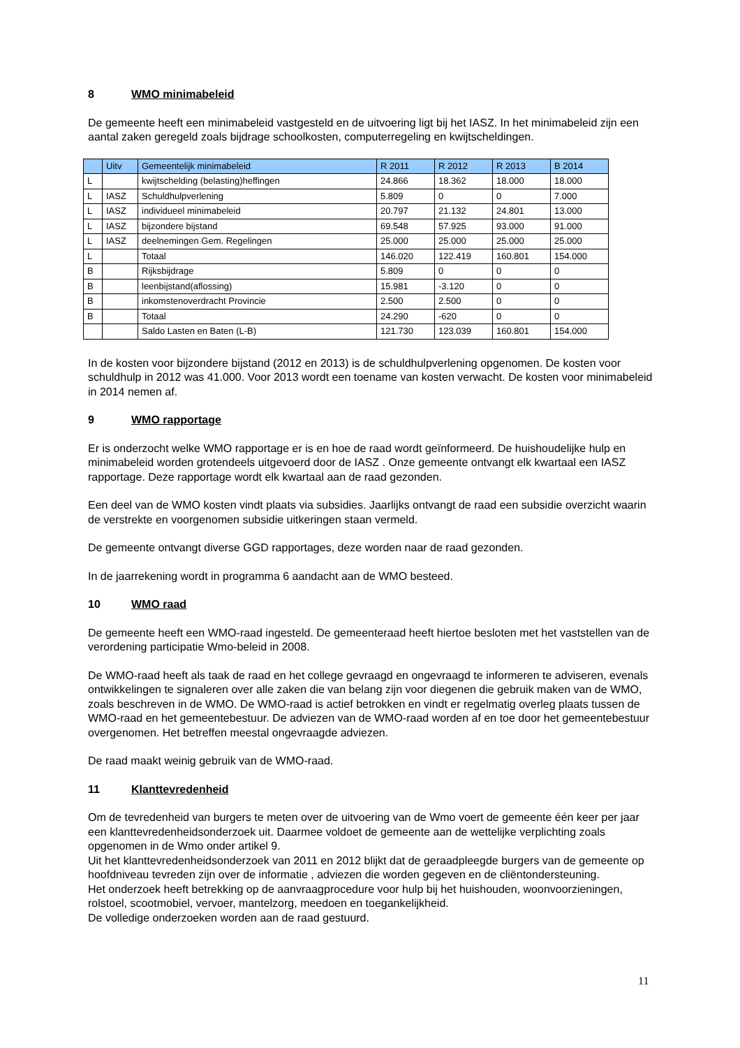8 WMO minimabeleid
De gemeente heeft een minimabeleid vastgesteld en de uitvoering ligt bij het IASZ. In het minimabeleid zijn een aantal zaken geregeld zoals bijdrage schoolkosten, computerregeling en kwijtscheldingen.
| | Uitv | Gemeentelijk minimabeleid | R 2011 | R 2012 | R 2013 | B 2014 |
| --- | --- | --- | --- | --- | --- | --- |
| L | | kwijtschelding (belasting)heffingen | 24.866 | 18.362 | 18.000 | 18.000 |
| L | IASZ | Schuldhulpverlening | 5.809 | 0 | 0 | 7.000 |
| L | IASZ | individueel minimabeleid | 20.797 | 21.132 | 24.801 | 13.000 |
| L | IASZ | bijzondere bijstand | 69.548 | 57.925 | 93.000 | 91.000 |
| L | IASZ | deelnemingen Gem. Regelingen | 25.000 | 25.000 | 25.000 | 25.000 |
| L | | Totaal | 146.020 | 122.419 | 160.801 | 154.000 |
| B | | Rijksbijdrage | 5.809 | 0 | 0 | 0 |
| B | | leenbijstand(aflossing) | 15.981 | -3.120 | 0 | 0 |
| B | | inkomstenoverdracht Provincie | 2.500 | 2.500 | 0 | 0 |
| B | | Totaal | 24.290 | -620 | 0 | 0 |
| | | Saldo Lasten en Baten (L-B) | 121.730 | 123.039 | 160.801 | 154.000 |
In de kosten voor bijzondere bijstand (2012 en 2013) is de schuldhulpverlening opgenomen. De kosten voor schuldhulp in 2012 was 41.000. Voor 2013 wordt een toename van kosten verwacht. De kosten voor minimabeleid in 2014 nemen af.
9 WMO rapportage
Er is onderzocht welke WMO rapportage er is en hoe de raad wordt geïnformeerd. De huishoudelijke hulp en minimabeleid worden grotendeels uitgevoerd door de IASZ . Onze gemeente ontvangt elk kwartaal een IASZ rapportage. Deze rapportage wordt elk kwartaal aan de raad gezonden.
Een deel van de WMO kosten vindt plaats via subsidies. Jaarlijks ontvangt de raad een subsidie overzicht waarin de verstrekte en voorgenomen subsidie uitkeringen staan vermeld.
De gemeente ontvangt diverse GGD rapportages, deze worden naar de raad gezonden.
In de jaarrekening wordt in programma 6 aandacht aan de WMO besteed.
10 WMO raad
De gemeente heeft een WMO-raad ingesteld. De gemeenteraad heeft hiertoe besloten met het vaststellen van de verordening participatie Wmo-beleid in 2008.
De WMO-raad heeft als taak de raad en het college gevraagd en ongevraagd te informeren te adviseren, evenals ontwikkelingen te signaleren over alle zaken die van belang zijn voor diegenen die gebruik maken van de WMO, zoals beschreven in de WMO. De WMO-raad is actief betrokken en vindt er regelmatig overleg plaats tussen de WMO-raad en het gemeentebestuur. De adviezen van de WMO-raad worden af en toe door het gemeentebestuur overgenomen. Het betreffen meestal ongevraagde adviezen.
De raad maakt weinig gebruik van de WMO-raad.
11 Klanttevredenheid
Om de tevredenheid van burgers te meten over de uitvoering van de Wmo voert de gemeente één keer per jaar een klanttevredenheidsonderzoek uit. Daarmee voldoet de gemeente aan de wettelijke verplichting zoals opgenomen in de Wmo onder artikel 9.
Uit het klanttevredenheidsonderzoek van 2011 en 2012 blijkt dat de geraadpleegde burgers van de gemeente op hoofdniveau tevreden zijn over de informatie , adviezen die worden gegeven en de cliëntondersteuning.
Het onderzoek heeft betrekking op de aanvraagprocedure voor hulp bij het huishouden, woonvoorzieningen, rolstoel, scootmobiel, vervoer, mantelzorg, meedoen en toegankelijkheid.
De volledige onderzoeken worden aan de raad gestuurd.
11